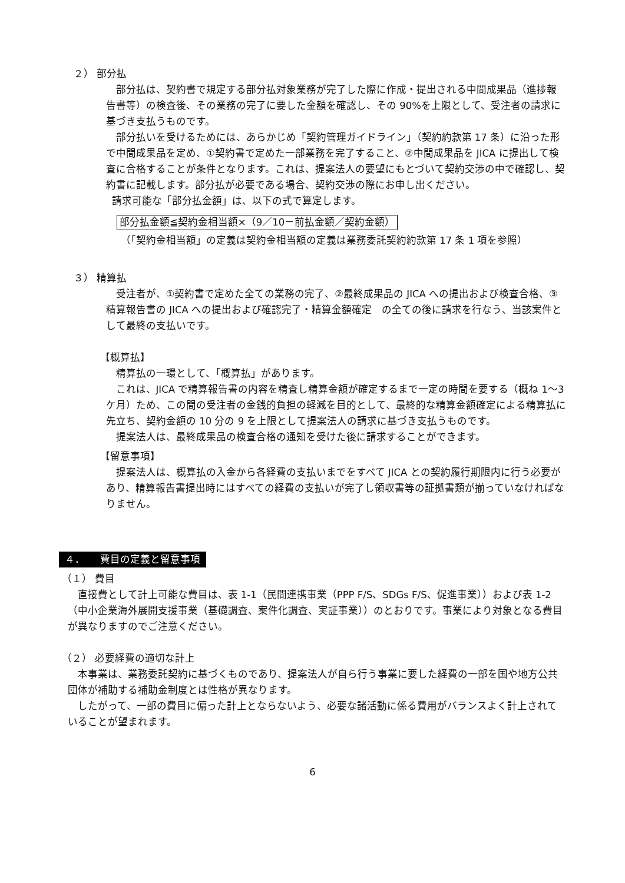２） 部分払
部分払は、契約書で規定する部分払対象業務が完了した際に作成・提出される中間成果品（進捗報告書等）の検査後、その業務の完了に要した金額を確認し、その 90%を上限として、受注者の請求に基づき支払うものです。
部分払いを受けるためには、あらかじめ「契約管理ガイドライン」（契約約款第 17 条）に沿った形で中間成果品を定め、①契約書で定めた一部業務を完了すること、②中間成果品を JICA に提出して検査に合格することが条件となります。これは、提案法人の要望にもとづいて契約交渉の中で確認し、契約書に記載します。部分払が必要である場合、契約交渉の際にお申し出ください。
請求可能な「部分払金額」は、以下の式で算定します。
部分払金額≦契約金相当額×（9／10－前払金額／契約金額）
（「契約金相当額」の定義は契約金相当額の定義は業務委託契約約款第 17 条 1 項を参照）
３） 精算払
受注者が、①契約書で定めた全ての業務の完了、②最終成果品の JICA への提出および検査合格、③精算報告書の JICA への提出および確認完了・精算金額確定　の全ての後に請求を行なう、当該案件として最終の支払いです。
【概算払】
精算払の一環として、「概算払」があります。
これは、JICA で精算報告書の内容を精査し精算金額が確定するまで一定の時間を要する（概ね 1～3 ケ月）ため、この間の受注者の金銭的負担の軽減を目的として、最終的な精算金額確定による精算払に先立ち、契約金額の 10 分の 9 を上限として提案法人の請求に基づき支払うものです。
提案法人は、最終成果品の検査合格の通知を受けた後に請求することができます。
【留意事項】
提案法人は、概算払の入金から各経費の支払いまでをすべて JICA との契約履行期限内に行う必要があり、精算報告書提出時にはすべての経費の支払いが完了し領収書等の証拠書類が揃っていなければなりません。
４．　　費目の定義と留意事項
（１） 費目
直接費として計上可能な費目は、表 1-1（民間連携事業（PPP F/S、SDGs F/S、促進事業））および表 1-2（中小企業海外展開支援事業（基礎調査、案件化調査、実証事業））のとおりです。事業により対象となる費目が異なりますのでご注意ください。
（２） 必要経費の適切な計上
本事業は、業務委託契約に基づくものであり、提案法人が自ら行う事業に要した経費の一部を国や地方公共団体が補助する補助金制度とは性格が異なります。
したがって、一部の費目に偏った計上とならないよう、必要な諸活動に係る費用がバランスよく計上されていることが望まれます。
6